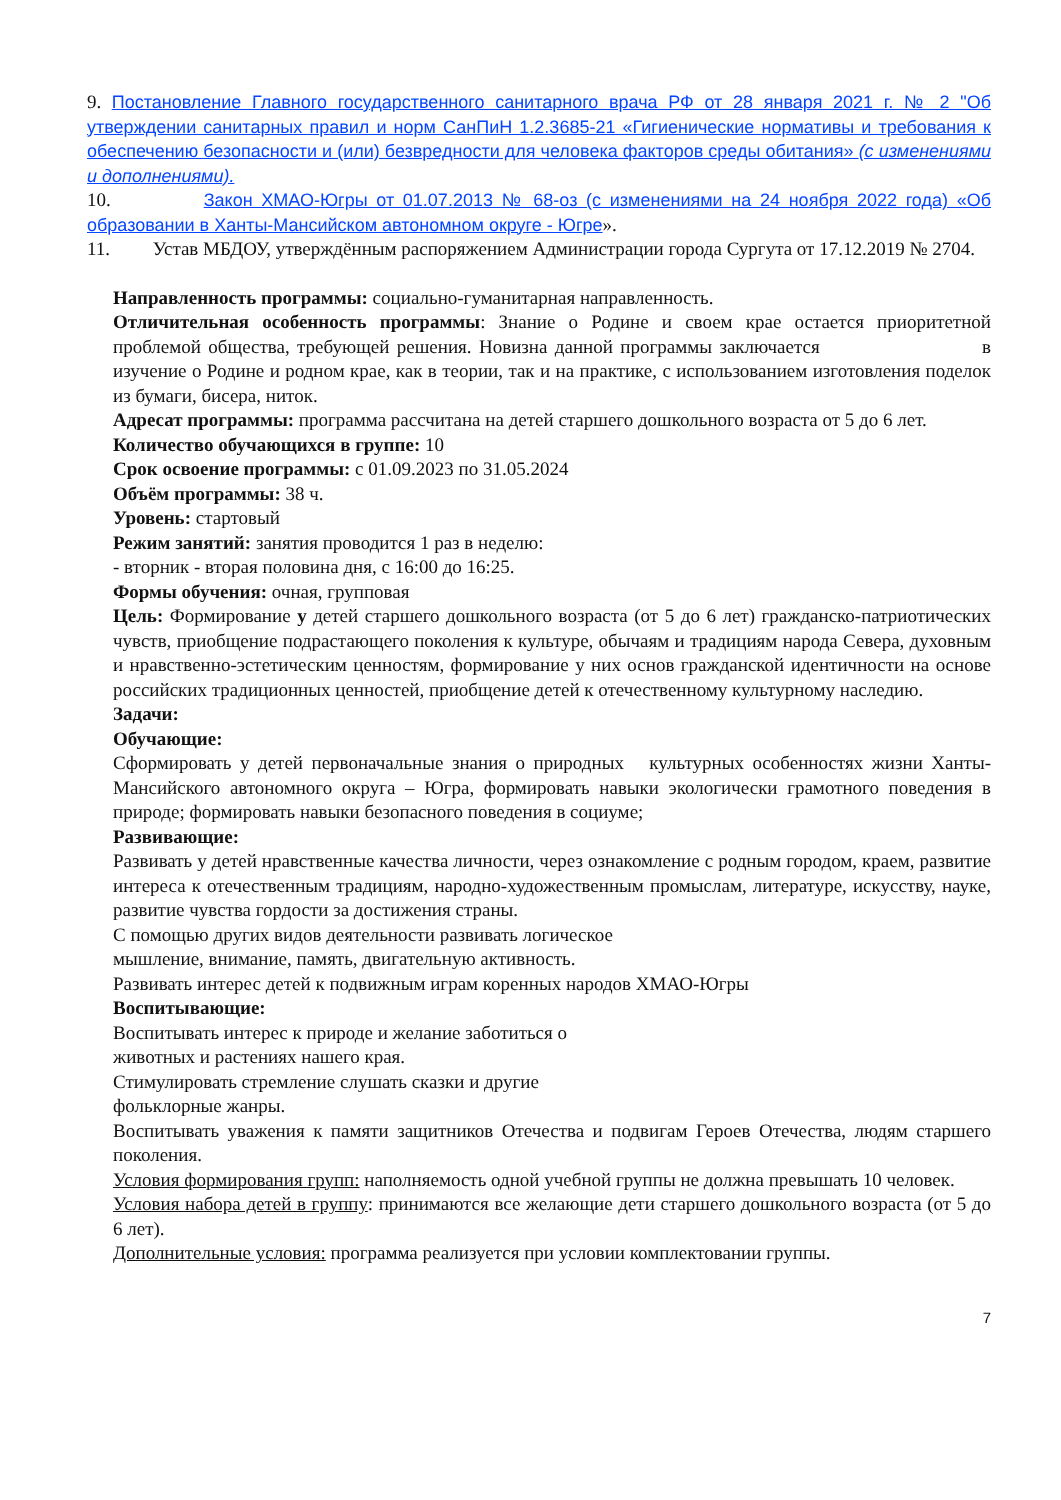9. Постановление Главного государственного санитарного врача РФ от 28 января 2021 г. № 2 "Об утверждении санитарных правил и норм СанПиН 1.2.3685-21 «Гигиенические нормативы и требования к обеспечению безопасности и (или) безвредности для человека факторов среды обитания» (с изменениями и дополнениями).
10. Закон ХМАО-Югры от 01.07.2013 № 68-оз (с изменениями на 24 ноября 2022 года) «Об образовании в Ханты-Мансийском автономном округе - Югре».
11. Устав МБДОУ, утверждённым распоряжением Администрации города Сургута от 17.12.2019 № 2704.
Направленность программы: социально-гуманитарная направленность.
Отличительная особенность программы: Знание о Родине и своем крае остается приоритетной проблемой общества, требующей решения. Новизна данной программы заключается в изучение о Родине и родном крае, как в теории, так и на практике, с использованием изготовления поделок из бумаги, бисера, ниток.
Адресат программы: программа рассчитана на детей старшего дошкольного возраста от 5 до 6 лет.
Количество обучающихся в группе: 10
Срок освоение программы: с 01.09.2023 по 31.05.2024
Объём программы: 38 ч.
Уровень: стартовый
Режим занятий: занятия проводится 1 раз в неделю:
- вторник - вторая половина дня, с 16:00 до 16:25.
Формы обучения: очная, групповая
Цель: Формирование у детей старшего дошкольного возраста (от 5 до 6 лет) гражданско-патриотических чувств, приобщение подрастающего поколения к культуре, обычаям и традициям народа Севера, духовным и нравственно-эстетическим ценностям, формирование у них основ гражданской идентичности на основе российских традиционных ценностей, приобщение детей к отечественному культурному наследию.
Задачи:
Обучающие:
Сформировать у детей первоначальные знания о природных культурных особенностях жизни Ханты-Мансийского автономного округа – Югра, формировать навыки экологически грамотного поведения в природе; формировать навыки безопасного поведения в социуме;
Развивающие:
Развивать у детей нравственные качества личности, через ознакомление с родным городом, краем, развитие интереса к отечественным традициям, народно-художественным промыслам, литературе, искусству, науке, развитие чувства гордости за достижения страны.
С помощью других видов деятельности развивать логическое
мышление, внимание, память, двигательную активность.
Развивать интерес детей к подвижным играм коренных народов ХМАО-Югры
Воспитывающие:
Воспитывать интерес к природе и желание заботиться о
животных и растениях нашего края.
Стимулировать стремление слушать сказки и другие
фольклорные жанры.
Воспитывать уважения к памяти защитников Отечества и подвигам Героев Отечества, людям старшего поколения.
Условия формирования групп: наполняемость одной учебной группы не должна превышать 10 человек.
Условия набора детей в группу: принимаются все желающие дети старшего дошкольного возраста (от 5 до 6 лет).
Дополнительные условия: программа реализуется при условии комплектовании группы.
7